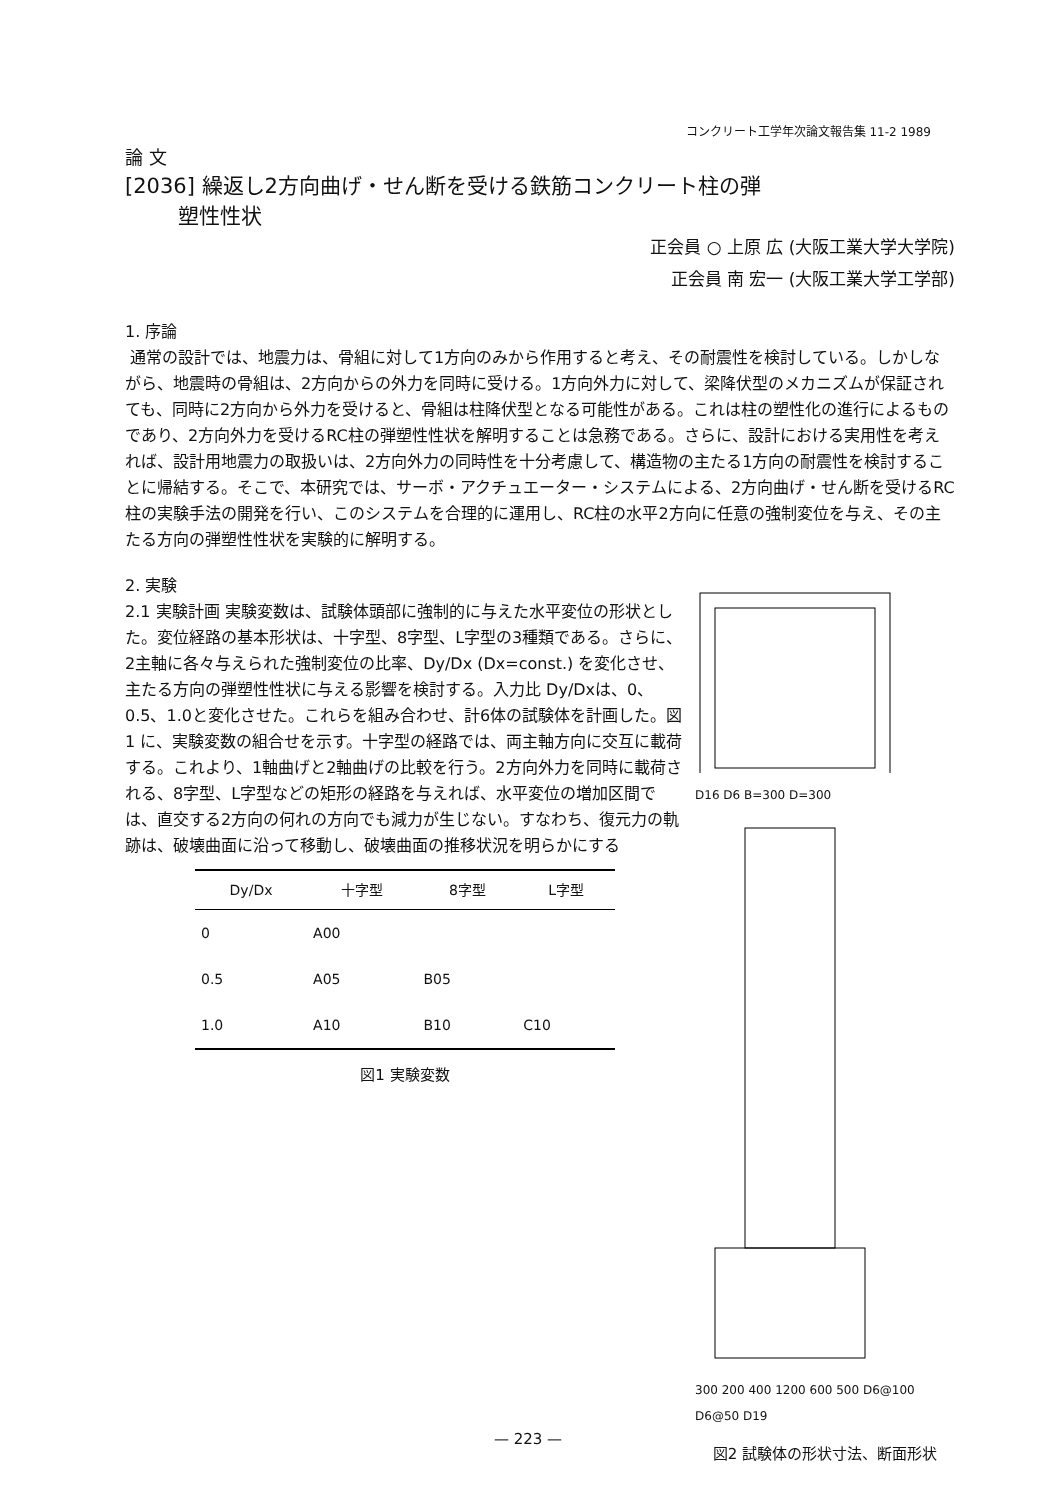コンクリート工学年次論文報告集 11-2 1989
論 文
[2036] 繰返し2方向曲げ・せん断を受ける鉄筋コンクリート柱の弾
塑性性状
正会員 ○ 上原 広 (大阪工業大学大学院)
正会員 南 宏一 (大阪工業大学工学部)
1. 序論
通常の設計では、地震力は、骨組に対して1方向のみから作用すると考え、その耐震性を検討している。しかしながら、地震時の骨組は、2方向からの外力を同時に受ける。1方向外力に対して、梁降伏型のメカニズムが保証されても、同時に2方向から外力を受けると、骨組は柱降伏型となる可能性がある。これは柱の塑性化の進行によるものであり、2方向外力を受けるRC柱の弾塑性性状を解明することは急務である。さらに、設計における実用性を考えれば、設計用地震力の取扱いは、2方向外力の同時性を十分考慮して、構造物の主たる1方向の耐震性を検討することに帰結する。そこで、本研究では、サーボ・アクチュエーター・システムによる、2方向曲げ・せん断を受けるRC柱の実験手法の開発を行い、このシステムを合理的に運用し、RC柱の水平2方向に任意の強制変位を与え、その主たる方向の弾塑性性状を実験的に解明する。
2. 実験
2.1 実験計画 実験変数は、試験体頭部に強制的に与えた水平変位の形状とした。変位経路の基本形状は、十字型、8字型、L字型の3種類である。さらに、2主軸に各々与えられた強制変位の比率、Dy/Dx (Dx=const.) を変化させ、主たる方向の弾塑性性状に与える影響を検討する。入力比 Dy/Dxは、0、0.5、1.0と変化させた。これらを組み合わせ、計6体の試験体を計画した。図1 に、実験変数の組合せを示す。十字型の経路では、両主軸方向に交互に載荷する。これより、1軸曲げと2軸曲げの比較を行う。2方向外力を同時に載荷される、8字型、L字型などの矩形の経路を与えれば、水平変位の増加区間では、直交する2方向の何れの方向でも減力が生じない。すなわち、復元力の軌跡は、破壊曲面に沿って移動し、破壊曲面の推移状況を明らかにする
| Dy/Dx | 十字型 | 8字型 | L字型 |
| --- | --- | --- | --- |
| 0 | A00 | | |
| 0.5 | A05 | B05 | |
| 1.0 | A10 | B10 | C10 |
図1 実験変数
D16 D6 B=300 D=300
300 200 400 1200 600 500 D6@100 D6@50 D19
図2 試験体の形状寸法、断面形状
— 223 —